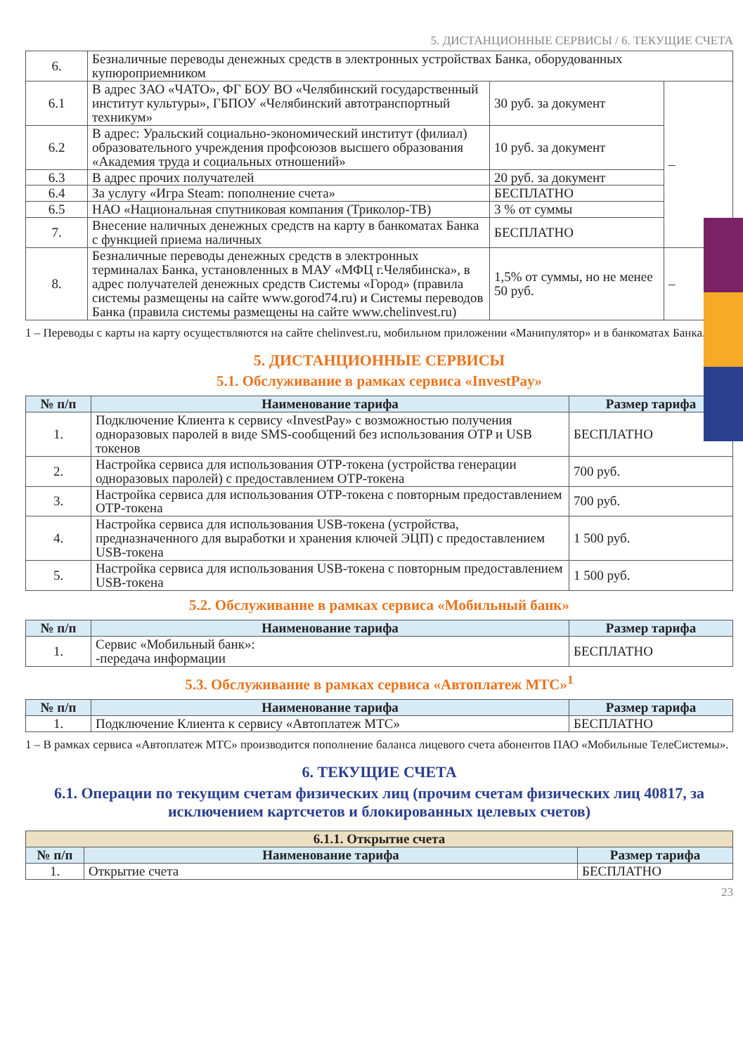5. ДИСТАНЦИОННЫЕ СЕРВИСЫ / 6. ТЕКУЩИЕ СЧЕТА
| 6. | Безналичные переводы денежных средств в электронных устройствах Банка, оборудованных купюроприемником | | |
| 6.1 | В адрес ЗАО «ЧАТО», ФГ БОУ ВО «Челябинский государственный институт культуры», ГБПОУ «Челябинский автотранспортный техникум» | 30 руб. за документ | – |
| 6.2 | В адрес: Уральский социально-экономический институт (филиал) образовательного учреждения профсоюзов высшего образования «Академия труда и социальных отношений» | 10 руб. за документ | |
| 6.3 | В адрес прочих получателей | 20 руб. за документ | |
| 6.4 | За услугу «Игра Steam: пополнение счета» | БЕСПЛАТНО | |
| 6.5 | НАО «Национальная спутниковая компания (Триколор-ТВ) | 3 % от суммы | |
| 7. | Внесение наличных денежных средств на карту в банкоматах Банка с функцией приема наличных | БЕСПЛАТНО | |
| 8. | Безналичные переводы денежных средств в электронных терминалах Банка, установленных в МАУ «МФЦ г.Челябинска», в адрес получателей денежных средств Системы «Город» (правила системы размещены на сайте www.gorod74.ru) и Системы переводов Банка (правила системы размещены на сайте www.chelinvest.ru) | 1,5% от суммы, но не менее 50 руб. | – |
1 – Переводы с карты на карту осуществляются на сайте chelinvest.ru, мобильном приложении «Манипулятор» и в банкоматах Банка.
5. ДИСТАНЦИОННЫЕ СЕРВИСЫ
5.1. Обслуживание в рамках сервиса «InvestPay»
| № п/п | Наименование тарифа | Размер тарифа |
| --- | --- | --- |
| 1. | Подключение Клиента к сервису «InvestPay» с возможностью получения одноразовых паролей в виде SMS-сообщений без использования OTP и USB токенов | БЕСПЛАТНО |
| 2. | Настройка сервиса для использования OTP-токена (устройства генерации одноразовых паролей) с предоставлением OTP-токена | 700 руб. |
| 3. | Настройка сервиса для использования OTP-токена с повторным предоставлением OTP-токена | 700 руб. |
| 4. | Настройка сервиса для использования USB-токена (устройства, предназначенного для выработки и хранения ключей ЭЦП) с предоставлением USB-токена | 1 500 руб. |
| 5. | Настройка сервиса для использования USB-токена с повторным предоставлением USB-токена | 1 500 руб. |
5.2. Обслуживание в рамках сервиса «Мобильный банк»
| № п/п | Наименование тарифа | Размер тарифа |
| --- | --- | --- |
| 1. | Сервис «Мобильный банк»: -передача информации | БЕСПЛАТНО |
5.3. Обслуживание в рамках сервиса «Автоплатеж МТС»<sup>1</sup>
| № п/п | Наименование тарифа | Размер тарифа |
| --- | --- | --- |
| 1. | Подключение Клиента к сервису «Автоплатеж МТС» | БЕСПЛАТНО |
1 – В рамках сервиса «Автоплатеж МТС» производится пополнение баланса лицевого счета абонентов ПАО «Мобильные ТелеСистемы».
6. ТЕКУЩИЕ СЧЕТА
6.1. Операции по текущим счетам физических лиц (прочим счетам физических лиц 40817, за исключением картсчетов и блокированных целевых счетов)
| 6.1.1. Открытие счета | | |
| --- | --- | --- |
| № п/п | Наименование тарифа | Размер тарифа |
| 1. | Открытие счета | БЕСПЛАТНО |
23